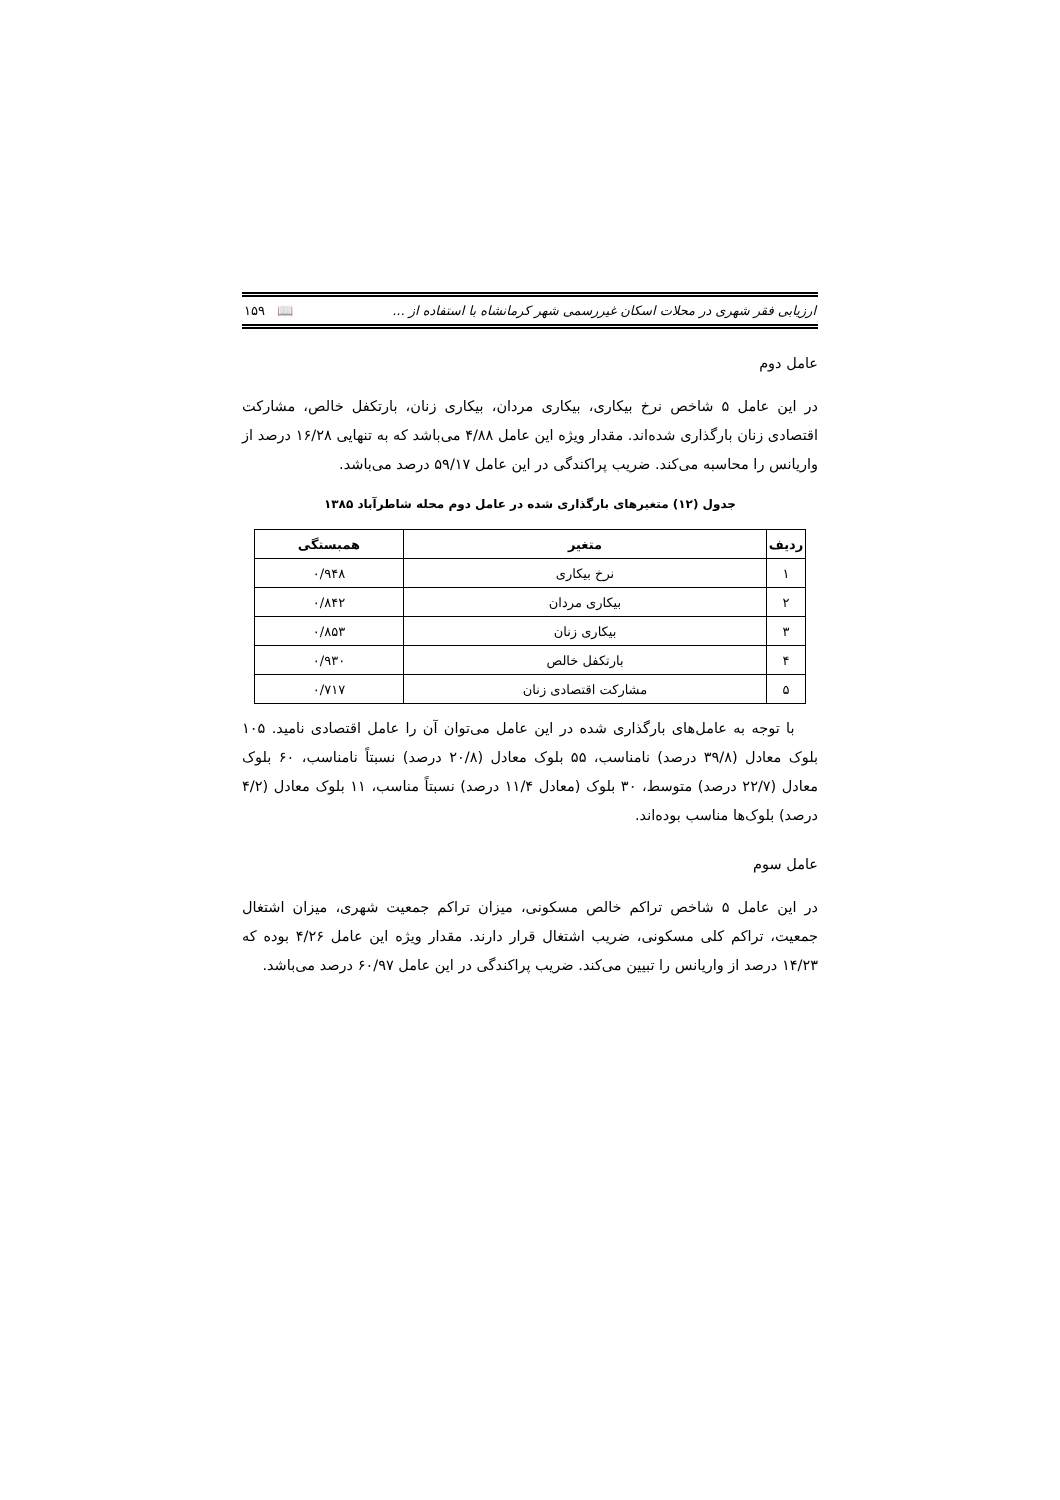ارزیابی فقر شهری در محلات اسکان غیررسمی شهر کرمانشاه با استفاده از ... 📖 ۱۵۹
عامل دوم
در این عامل ۵ شاخص نرخ بیکاری، بیکاری مردان، بیکاری زنان، بارتکفل خالص، مشارکت اقتصادی زنان بارگذاری شده‌اند. مقدار ویژه این عامل ۴/۸۸ می‌باشد که به تنهایی ۱۶/۲۸ درصد از واریانس را محاسبه می‌کند. ضریب پراکندگی در این عامل ۵۹/۱۷ درصد می‌باشد.
جدول (۱۲) متغیرهای بارگذاری شده در عامل دوم محله شاطرآباد ۱۳۸۵
| ردیف | متغیر | همبستگی |
| --- | --- | --- |
| ۱ | نرخ بیکاری | ۰/۹۴۸ |
| ۲ | بیکاری مردان | ۰/۸۴۲ |
| ۳ | بیکاری زنان | ۰/۸۵۳ |
| ۴ | بارتکفل خالص | ۰/۹۳۰ |
| ۵ | مشارکت اقتصادی زنان | ۰/۷۱۷ |
با توجه به عامل‌های بارگذاری شده در این عامل می‌توان آن را عامل اقتصادی نامید. ۱۰۵ بلوک معادل (۳۹/۸ درصد) نامناسب، ۵۵ بلوک معادل (۲۰/۸ درصد) نسبتاً نامناسب، ۶۰ بلوک معادل (۲۲/۷ درصد) متوسط، ۳۰ بلوک (معادل ۱۱/۴ درصد) نسبتاً مناسب، ۱۱ بلوک معادل (۴/۲ درصد) بلوک‌ها مناسب بوده‌اند.
عامل سوم
در این عامل ۵ شاخص تراکم خالص مسکونی، میزان تراکم جمعیت شهری، میزان اشتغال جمعیت، تراکم کلی مسکونی، ضریب اشتغال قرار دارند. مقدار ویژه این عامل ۴/۲۶ بوده که ۱۴/۲۳ درصد از واریانس را تبیین می‌کند. ضریب پراکندگی در این عامل ۶۰/۹۷ درصد می‌باشد.